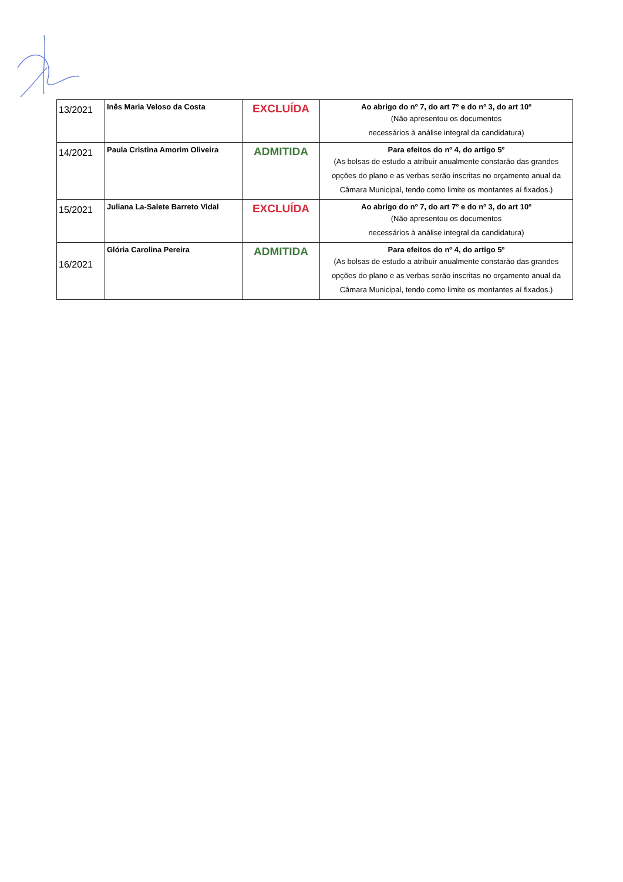| 13/2021 | Inês Maria Veloso da Costa | EXCLUÍDA | Ao abrigo do nº 7, do art 7º e do nº 3, do art 10º (Não apresentou os documentos necessários à análise integral da candidatura) |
| 14/2021 | Paula Cristina Amorim Oliveira | ADMITIDA | Para efeitos do nº 4, do artigo 5º (As bolsas de estudo a atribuir anualmente constarão das grandes opções do plano e as verbas serão inscritas no orçamento anual da Câmara Municipal, tendo como limite os montantes aí fixados.) |
| 15/2021 | Juliana La-Salete Barreto Vidal | EXCLUÍDA | Ao abrigo do nº 7, do art 7º e do nº 3, do art 10º (Não apresentou os documentos necessários à análise integral da candidatura) |
| 16/2021 | Glória Carolina Pereira | ADMITIDA | Para efeitos do nº 4, do artigo 5º (As bolsas de estudo a atribuir anualmente constarão das grandes opções do plano e as verbas serão inscritas no orçamento anual da Câmara Municipal, tendo como limite os montantes aí fixados.) |